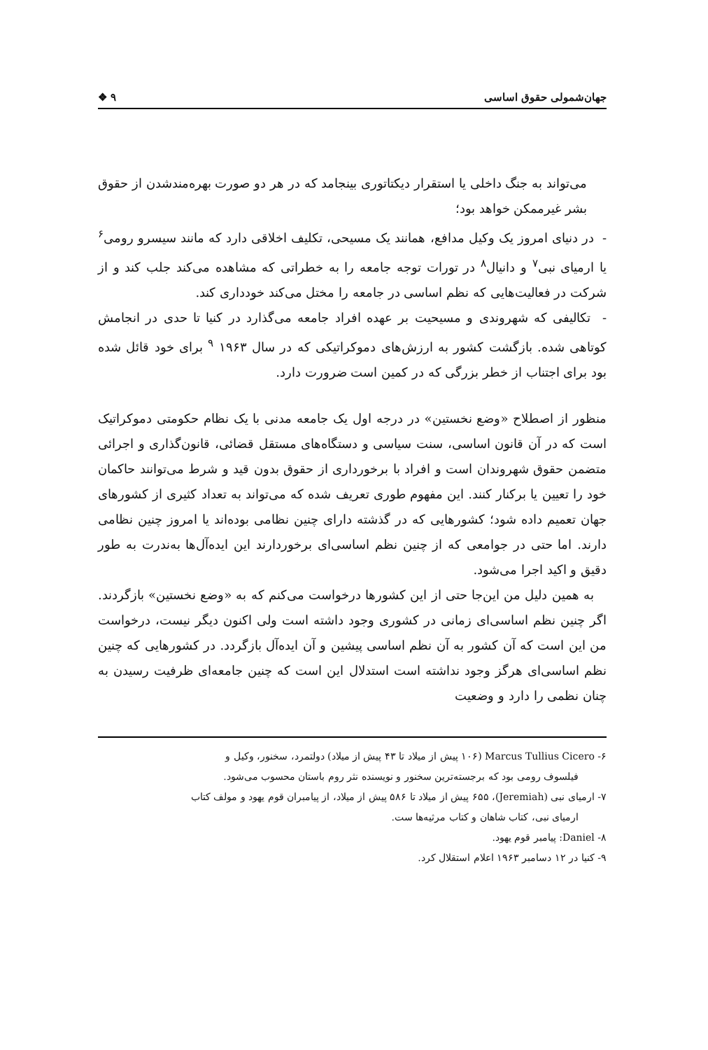جهان‌شمولی حقوق اساسی ٩ ❖
می‌تواند به جنگ داخلی یا استقرار دیکتاتوری بینجامد که در هر دو صورت بهره‌مندشدن از حقوق بشر غیرممکن خواهد بود؛
- در دنیای امروز یک وکیل مدافع، همانند یک مسیحی، تکلیف اخلاقی دارد که مانند سیسرو رومی<sup>۶</sup> یا ارمیای نبی<sup>۷</sup> و دانیال<sup>۸</sup> در تورات توجه جامعه را به خطراتی که مشاهده می‌کند جلب کند و از شرکت در فعالیت‌هایی که نظم اساسی در جامعه را مختل می‌کند خودداری کند.
- تکالیفی که شهروندی و مسیحیت بر عهده افراد جامعه می‌گذارد در کنیا تا حدی در انجامش کوتاهی شده. بازگشت کشور به ارزش‌های دموکراتیکی که در سال ۱۹۶۳ <sup>۹</sup> برای خود قائل شده بود برای اجتناب از خطر بزرگی که در کمین است ضرورت دارد.
منظور از اصطلاح «وضع نخستین» در درجه اول یک جامعه مدنی با یک نظام حکومتی دموکراتیک است که در آن قانون اساسی، سنت سیاسی و دستگاه‌های مستقل قضائی، قانون‌گذاری و اجرائی متضمن حقوق شهروندان است و افراد با برخورداری از حقوق بدون قید و شرط می‌توانند حاکمان خود را تعیین یا برکنار کنند. این مفهوم طوری تعریف شده که می‌تواند به تعداد کثیری از کشورهای جهان تعمیم داده شود؛ کشورهایی که در گذشته دارای چنین نظامی بوده‌اند یا امروز چنین نظامی دارند. اما حتی در جوامعی که از چنین نظم اساسی‌ای برخوردارند این ایده‌آل‌ها به‌ندرت به طور دقیق و اکید اجرا می‌شود.
به همین دلیل من این‌جا حتی از این کشورها درخواست می‌کنم که به «وضع نخستین» بازگردند. اگر چنین نظم اساسی‌ای زمانی در کشوری وجود داشته است ولی اکنون دیگر نیست، درخواست من این است که آن کشور به آن نظم اساسی پیشین و آن ایده‌آل بازگردد. در کشورهایی که چنین نظم اساسی‌ای هرگز وجود نداشته است استدلال این است که چنین جامعه‌ای ظرفیت رسیدن به چنان نظمی را دارد و وضعیت
۶- Marcus Tullius Cicero (۱۰۶ پیش از میلاد تا ۴۳ پیش از میلاد) دولتمرد، سخنور، وکیل و
فیلسوف رومی بود که برجسته‌ترین سخنور و نویسنده نثر روم باستان محسوب می‌شود.
۷- ارمیای نبی (Jeremiah)، ۶۵۵ پیش از میلاد تا ۵۸۶ پیش از میلاد، از پیامبران قوم یهود و مولف کتاب
ارمیای نبی، کتاب شاهان و کتاب مرثیه‌ها ست.
۸- Daniel: پیامبر قوم یهود.
۹- کنیا در ۱۲ دسامبر ۱۹۶۳ اعلام استقلال کرد.